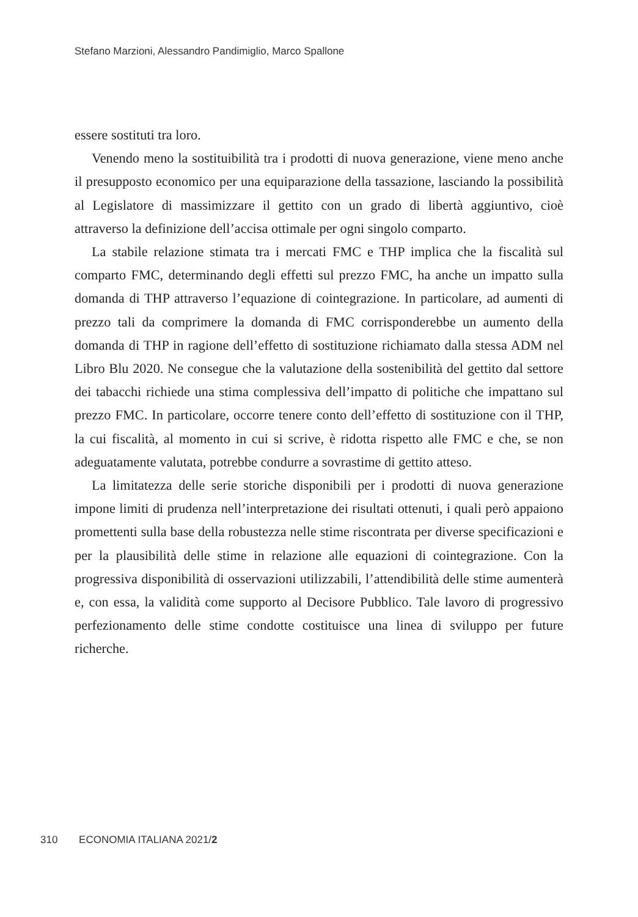Stefano Marzioni, Alessandro Pandimiglio, Marco Spallone
essere sostituti tra loro.
Venendo meno la sostituibilità tra i prodotti di nuova generazione, viene meno anche il presupposto economico per una equiparazione della tassazione, lasciando la possibilità al Legislatore di massimizzare il gettito con un grado di libertà aggiuntivo, cioè attraverso la definizione dell’accisa ottimale per ogni singolo comparto.
La stabile relazione stimata tra i mercati FMC e THP implica che la fiscalità sul comparto FMC, determinando degli effetti sul prezzo FMC, ha anche un impatto sulla domanda di THP attraverso l’equazione di cointegrazione. In particolare, ad aumenti di prezzo tali da comprimere la domanda di FMC corrisponderebbe un aumento della domanda di THP in ragione dell’effetto di sostituzione richiamato dalla stessa ADM nel Libro Blu 2020. Ne consegue che la valutazione della sostenibilità del gettito dal settore dei tabacchi richiede una stima complessiva dell’impatto di politiche che impattano sul prezzo FMC. In particolare, occorre tenere conto dell’effetto di sostituzione con il THP, la cui fiscalità, al momento in cui si scrive, è ridotta rispetto alle FMC e che, se non adeguatamente valutata, potrebbe condurre a sovrastime di gettito atteso.
La limitatezza delle serie storiche disponibili per i prodotti di nuova generazione impone limiti di prudenza nell’interpretazione dei risultati ottenuti, i quali però appaiono promettenti sulla base della robustezza nelle stime riscontrata per diverse specificazioni e per la plausibilità delle stime in relazione alle equazioni di cointegrazione. Con la progressiva disponibilità di osservazioni utilizzabili, l’attendibilità delle stime aumenterà e, con essa, la validità come supporto al Decisore Pubblico. Tale lavoro di progressivo perfezionamento delle stime condotte costituisce una linea di sviluppo per future richerche.
310 ECONOMIA ITALIANA 2021/2